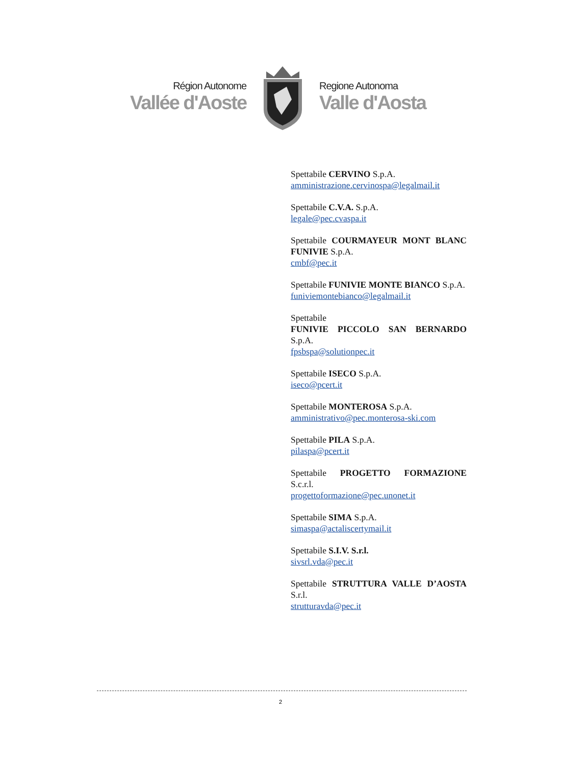Région Autonome
Vallée d'Aoste
Regione Autonoma
Valle d'Aosta
Spettabile CERVINO S.p.A.
amministrazione.cervinospa@legalmail.it
Spettabile C.V.A. S.p.A.
legale@pec.cvaspa.it
Spettabile COURMAYEUR MONT BLANC FUNIVIE S.p.A.
cmbf@pec.it
Spettabile FUNIVIE MONTE BIANCO S.p.A.
funiviemontebianco@legalmail.it
Spettabile
FUNIVIE PICCOLO SAN BERNARDO S.p.A.
fpsbspa@solutionpec.it
Spettabile ISECO S.p.A.
iseco@pcert.it
Spettabile MONTEROSA S.p.A.
amministrativo@pec.monterosa-ski.com
Spettabile PILA S.p.A.
pilaspa@pcert.it
Spettabile PROGETTO FORMAZIONE S.c.r.l.
progettoformazione@pec.unonet.it
Spettabile SIMA S.p.A.
simaspa@actaliscertymail.it
Spettabile S.I.V. S.r.l.
sivsrl.vda@pec.it
Spettabile STRUTTURA VALLE D’AOSTA S.r.l.
strutturavda@pec.it
2